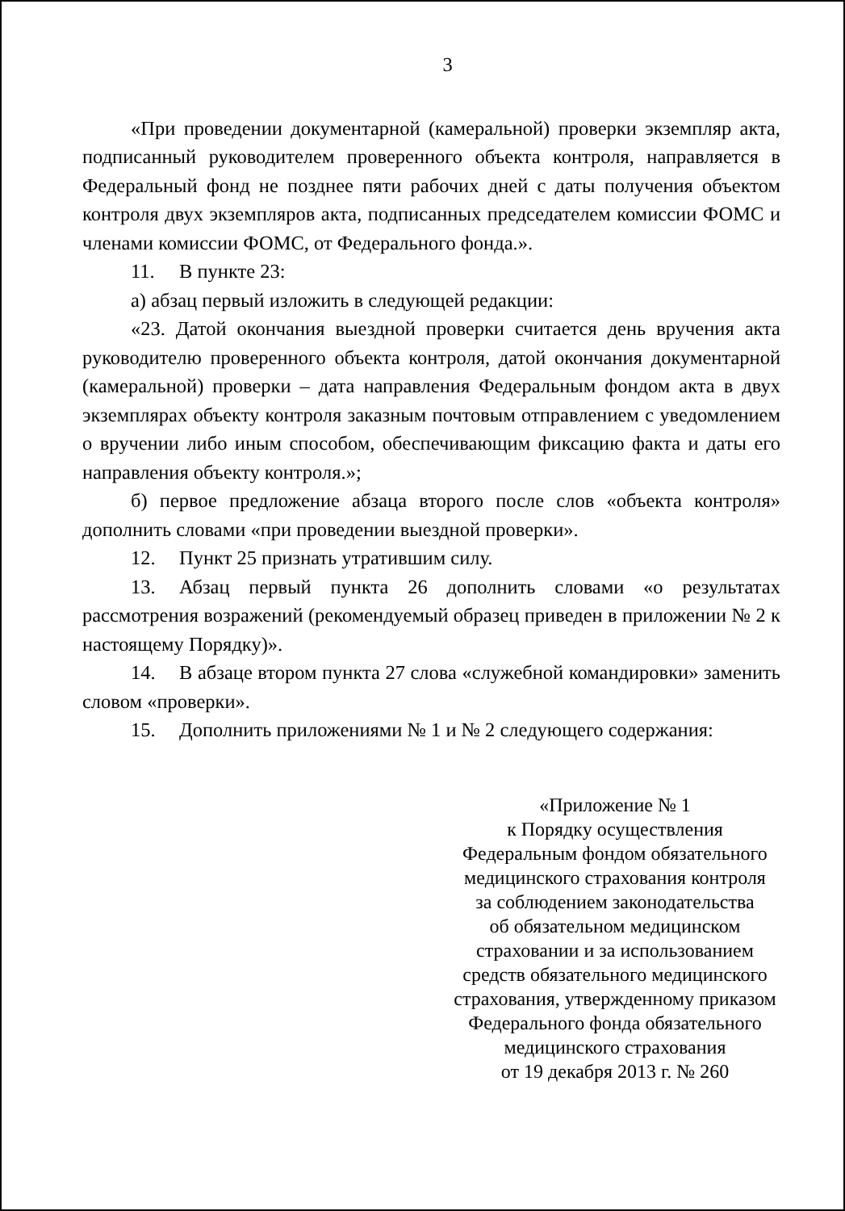3
«При проведении документарной (камеральной) проверки экземпляр акта, подписанный руководителем проверенного объекта контроля, направляется в Федеральный фонд не позднее пяти рабочих дней с даты получения объектом контроля двух экземпляров акта, подписанных председателем комиссии ФОМС и членами комиссии ФОМС, от Федерального фонда.».
11. В пункте 23:
а) абзац первый изложить в следующей редакции:
«23. Датой окончания выездной проверки считается день вручения акта руководителю проверенного объекта контроля, датой окончания документарной (камеральной) проверки – дата направления Федеральным фондом акта в двух экземплярах объекту контроля заказным почтовым отправлением с уведомлением о вручении либо иным способом, обеспечивающим фиксацию факта и даты его направления объекту контроля.»;
б) первое предложение абзаца второго после слов «объекта контроля» дополнить словами «при проведении выездной проверки».
12. Пункт 25 признать утратившим силу.
13. Абзац первый пункта 26 дополнить словами «о результатах рассмотрения возражений (рекомендуемый образец приведен в приложении № 2 к настоящему Порядку)».
14. В абзаце втором пункта 27 слова «служебной командировки» заменить словом «проверки».
15. Дополнить приложениями № 1 и № 2 следующего содержания:
«Приложение № 1
к Порядку осуществления
Федеральным фондом обязательного
медицинского страхования контроля
за соблюдением законодательства
об обязательном медицинском
страховании и за использованием
средств обязательного медицинского
страхования, утвержденному приказом
Федерального фонда обязательного
медицинского страхования
от 19 декабря 2013 г. № 260